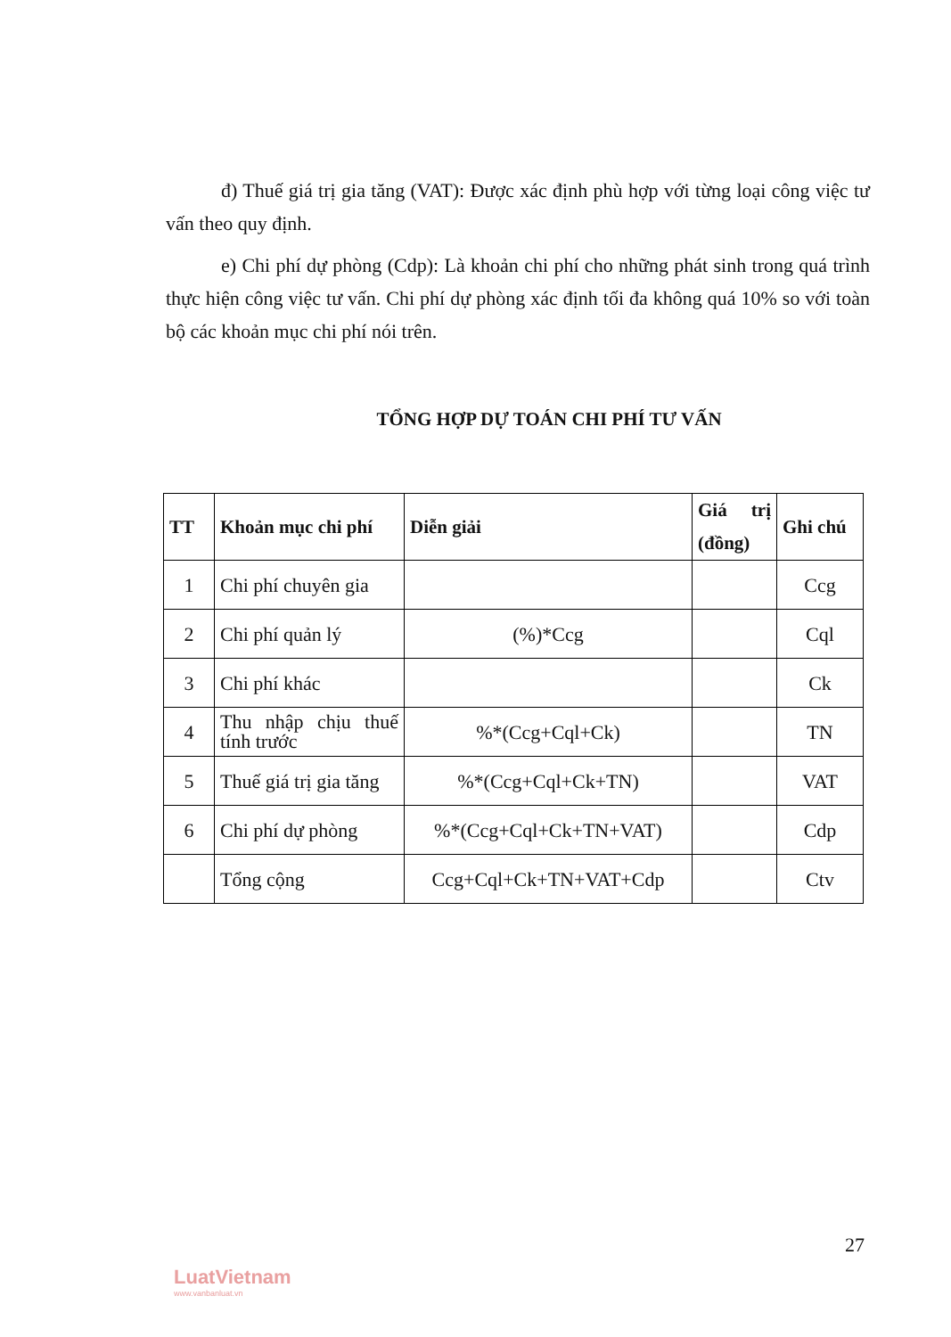đ) Thuế giá trị gia tăng (VAT): Được xác định phù hợp với từng loại công việc tư vấn theo quy định.
e) Chi phí dự phòng (Cdp): Là khoản chi phí cho những phát sinh trong quá trình thực hiện công việc tư vấn. Chi phí dự phòng xác định tối đa không quá 10% so với toàn bộ các khoản mục chi phí nói trên.
TỔNG HỢP DỰ TOÁN CHI PHÍ TƯ VẤN
| TT | Khoản mục chi phí | Diễn giải | Giá trị (đồng) | Ghi chú |
| --- | --- | --- | --- | --- |
| 1 | Chi phí chuyên gia | | | Ccg |
| 2 | Chi phí quản lý | (%)*Ccg | | Cql |
| 3 | Chi phí khác | | | Ck |
| 4 | Thu nhập chịu thuế tính trước | %*(Ccg+Cql+Ck) | | TN |
| 5 | Thuế giá trị gia tăng | %*(Ccg+Cql+Ck+TN) | | VAT |
| 6 | Chi phí dự phòng | %*(Ccg+Cql+Ck+TN+VAT) | | Cdp |
| | Tổng cộng | Ccg+Cql+Ck+TN+VAT+Cdp | | Ctv |
27
LuatVietnam
www.vanbanluat.vn